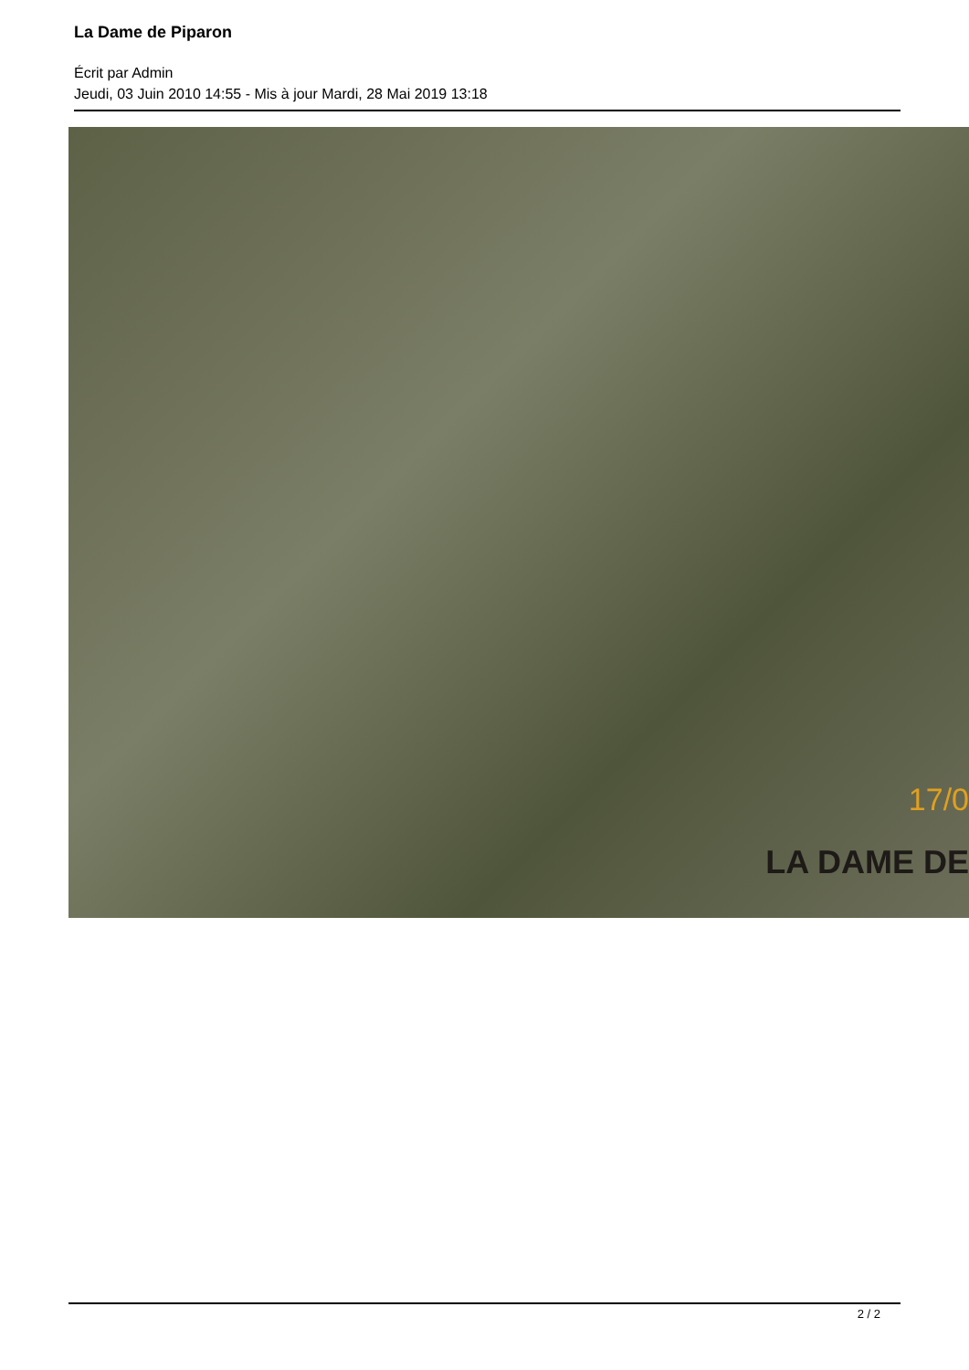La Dame de Piparon
Écrit par Admin
Jeudi, 03 Juin 2010 14:55 - Mis à jour Mardi, 28 Mai 2019 13:18
17/0
LA DAME DE
2 / 2